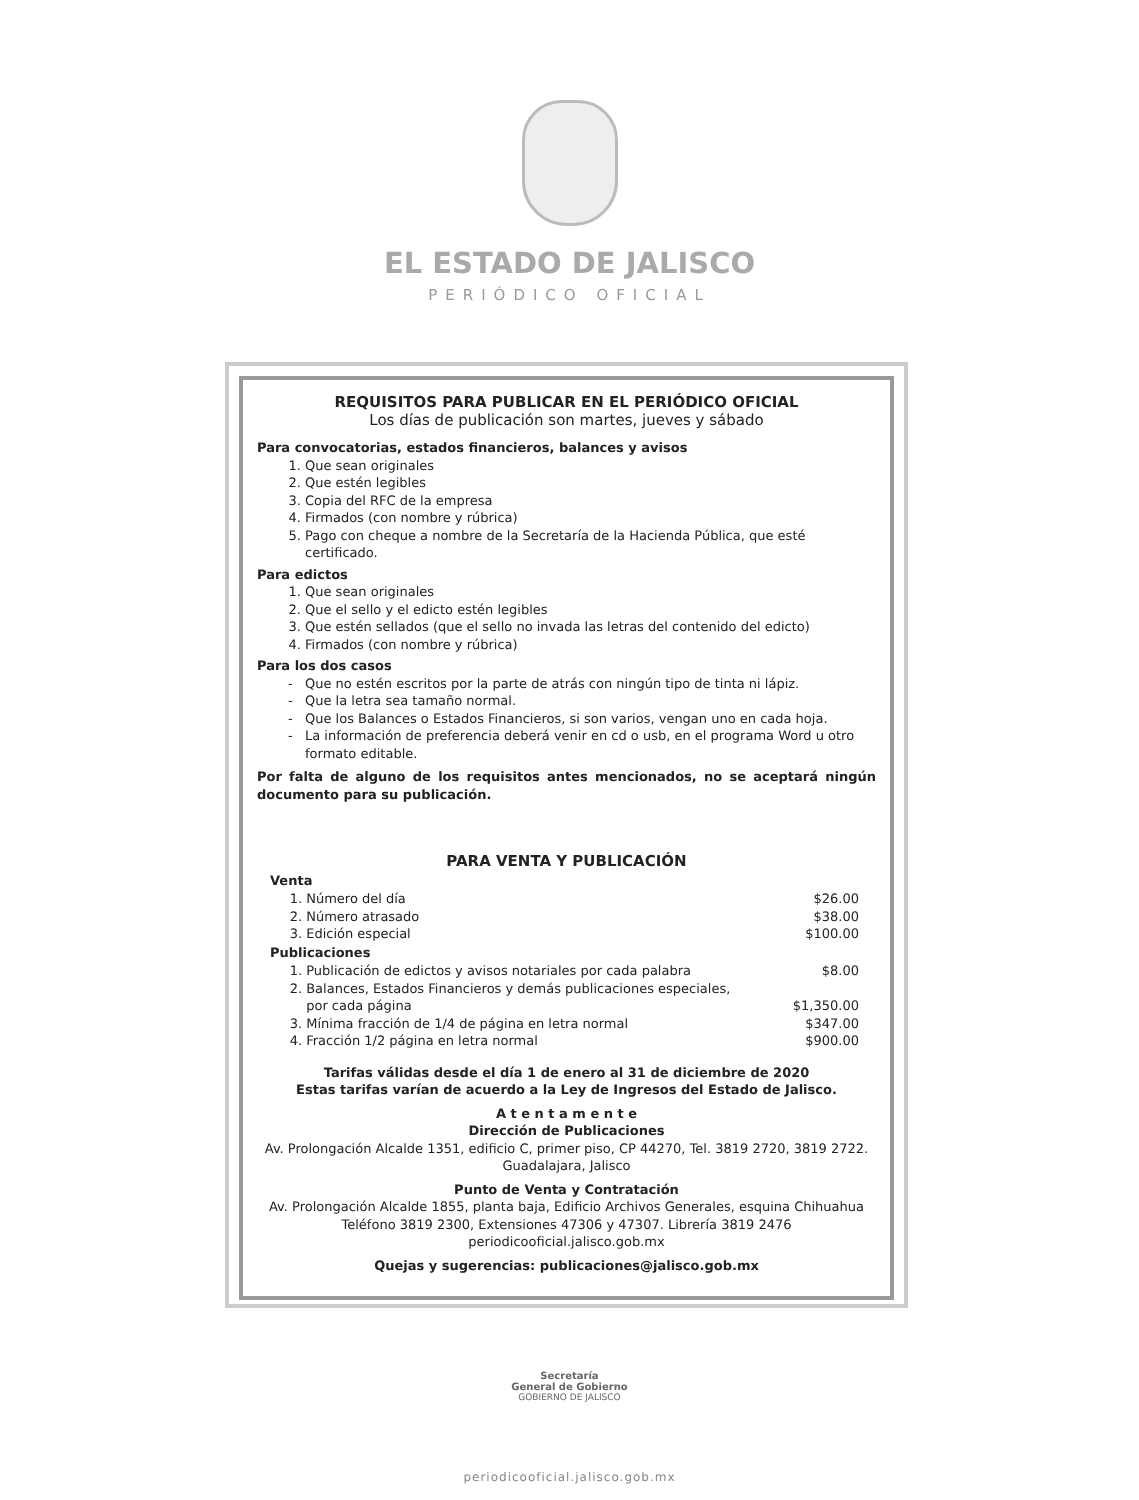EL ESTADO DE JALISCO
PERIÓDICO OFICIAL
REQUISITOS PARA PUBLICAR EN EL PERIÓDICO OFICIAL
Los días de publicación son martes, jueves y sábado
Para convocatorias, estados financieros, balances y avisos
1. Que sean originales
2. Que estén legibles
3. Copia del RFC de la empresa
4. Firmados (con nombre y rúbrica)
5. Pago con cheque a nombre de la Secretaría de la Hacienda Pública, que esté certificado.
Para edictos
1. Que sean originales
2. Que el sello y el edicto estén legibles
3. Que estén sellados (que el sello no invada las letras del contenido del edicto)
4. Firmados (con nombre y rúbrica)
Para los dos casos
Que no estén escritos por la parte de atrás con ningún tipo de tinta ni lápiz.
Que la letra sea tamaño normal.
Que los Balances o Estados Financieros, si son varios, vengan uno en cada hoja.
La información de preferencia deberá venir en cd o usb, en el programa Word u otro formato editable.
Por falta de alguno de los requisitos antes mencionados, no se aceptará ningún documento para su publicación.
PARA VENTA Y PUBLICACIÓN
| Venta | |
| --- | --- |
| 1. Número del día | $26.00 |
| 2. Número atrasado | $38.00 |
| 3. Edición especial | $100.00 |
| Publicaciones | |
| 1. Publicación de edictos y avisos notariales por cada palabra | $8.00 |
| 2. Balances, Estados Financieros y demás publicaciones especiales, por cada página | $1,350.00 |
| 3. Mínima fracción de 1/4 de página en letra normal | $347.00 |
| 4. Fracción 1/2 página en letra normal | $900.00 |
Tarifas válidas desde el día 1 de enero al 31 de diciembre de 2020
Estas tarifas varían de acuerdo a la Ley de Ingresos del Estado de Jalisco.
A t e n t a m e n t e
Dirección de Publicaciones
Av. Prolongación Alcalde 1351, edificio C, primer piso, CP 44270, Tel. 3819 2720, 3819 2722.
Guadalajara, Jalisco
Punto de Venta y Contratación
Av. Prolongación Alcalde 1855, planta baja, Edificio Archivos Generales, esquina Chihuahua
Teléfono 3819 2300, Extensiones 47306 y 47307. Librería 3819 2476
periodicooficial.jalisco.gob.mx
Quejas y sugerencias: publicaciones@jalisco.gob.mx
Secretaría
General de Gobierno
GOBIERNO DE JALISCO
periodicooficial.jalisco.gob.mx